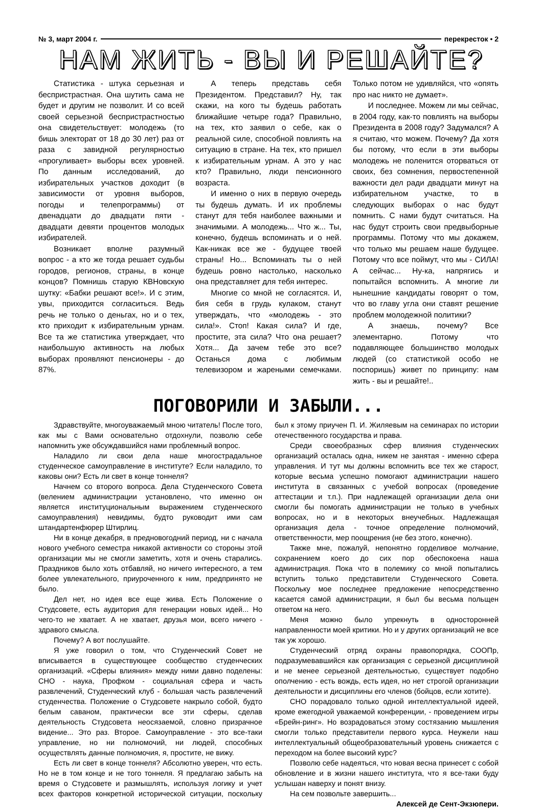№ 3, март 2004 г. перекресток • 2
НАМ ЖИТЬ - ВЫ И РЕШАЙТЕ?
Статистика - штука серьезная и беспристрастная. Она шутить сама не будет и другим не позволит. И со всей своей серьезной беспристрастностью она свидетельствует: молодежь (то бишь электорат от 18 до 30 лет) раз от раза с завидной регулярностью «прогуливает» выборы всех уровней. По данным исследований, до избирательных участков доходит (в зависимости от уровня выборов, погоды и телепрограммы) от двенадцати до двадцати пяти - двадцати девяти процентов молодых избирателей.
Возникает вполне разумный вопрос - а кто же тогда решает судьбы городов, регионов, страны, в конце концов? Помнишь старую КВНовскую шутку: «Бабки решают все!». И с этим, увы, приходится согласиться. Ведь речь не только о деньгах, но и о тех, кто приходит к избирательным урнам. Все та же статистика утверждает, что наибольшую активность на любых выборах проявляют пенсионеры - до 87%.
А теперь представь себя Президентом. Представил? Ну, так скажи, на кого ты будешь работать ближайшие четыре года? Правильно, на тех, кто заявил о себе, как о реальной силе, способной повлиять на ситуацию в стране. На тех, кто пришел к избирательным урнам. А это у нас кто? Правильно, люди пенсионного возраста.
И именно о них в первую очередь ты будешь думать. И их проблемы станут для тебя наиболее важными и значимыми. А молодежь... Что ж... Ты, конечно, будешь вспоминать и о ней. Как-никак все же - будущее твоей страны! Но... Вспоминать ты о ней будешь ровно настолько, насколько она представляет для тебя интерес.
Многие со мной не согласятся. И, бия себя в грудь кулаком, станут утверждать, что «молодежь - это сила!». Стоп! Какая сила? И где, простите, эта сила? Что она решает? Хотя... Да зачем тебе это все? Останься дома с любимым телевизором и жареными семечками. Только потом не удивляйся, что «опять про нас никто не думает».
И последнее. Можем ли мы сейчас, в 2004 году, как-то повлиять на выборы Президента в 2008 году? Задумался? А я считаю, что можем. Почему? Да хотя бы потому, что если в эти выборы молодежь не поленится оторваться от своих, без сомнения, первостепенной важности дел ради двадцати минут на избирательном участке, то в следующих выборах о нас будут помнить. С нами будут считаться. На нас будут строить свои предвыборные программы. Потому что мы докажем, что только мы решаем наше будущее. Потому что все поймут, что мы - СИЛА! А сейчас... Ну-ка, напрягись и попытайся вспомнить. А многие ли нынешние кандидаты говорят о том, что во главу угла они ставят решение проблем молодежной политики?
А знаешь, почему? Все элементарно. Потому что подавляющее большинство молодых людей (со статистикой особо не поспоришь) живет по принципу: нам жить - вы и решайте!..
ПОГОВОРИЛИ И ЗАБЫЛИ...
Здравствуйте, многоуважаемый мною читатель! После того, как мы с Вами основательно отдохнули, позволю себе напомнить уже обсуждавшийся нами проблемный вопрос.
Наладило ли свои дела наше многострадальное студенческое самоуправление в институте? Если наладило, то каковы они? Есть ли свет в конце тоннеля?
Начнем со второго вопроса. Дела Студенческого Совета (велением администрации установлено, что именно он является институциональным выражением студенческого самоуправления) невидимы, будто руководит ими сам штандартенфюрер Штирлиц.
Ни в конце декабря, в предновогодний период, ни с начала нового учебного семестра никакой активности со стороны этой организации мы не смогли заметить, хотя и очень старались. Праздников было хоть отбавляй, но ничего интересного, а тем более увлекательного, приуроченного к ним, предпринято не было.
Дел нет, но идея все еще жива. Есть Положение о Студсовете, есть аудитория для генерации новых идей... Но чего-то не хватает. А не хватает, друзья мои, всего ничего - здравого смысла.
Почему? А вот послушайте.
Я уже говорил о том, что Студенческий Совет не вписывается в существующее сообщество студенческих организаций. «Сферы влияния» между ними давно поделены: СНО - наука, Профком - социальная сфера и часть развлечений, Студенческий клуб - большая часть развлечений студенчества. Положение о Студсовете накрыло собой, будто белым саваном, практически все эти сферы, сделав деятельность Студсовета неосязаемой, словно призрачное видение... Это раз. Второе. Самоуправление - это все-таки управление, но ни полномочий, ни людей, способных осуществлять данные полномочия, я, простите, не вижу.
Есть ли свет в конце тоннеля? Абсолютно уверен, что есть. Но не в том конце и не того тоннеля. Я предлагаю забыть на время о Студсовете и размышлять, используя логику и учет всех факторов конкретной исторической ситуации, поскольку был к этому приучен П. И. Жиляевым на семинарах по истории отечественного государства и права.
Среди своеобразных сфер влияния студенческих организаций осталась одна, никем не занятая - именно сфера управления. И тут мы должны вспомнить все тех же старост, которые весьма успешно помогают администрации нашего института в связанных с учебой вопросах (проведение аттестации и т.п.). При надлежащей организации дела они смогли бы помогать администрации не только в учебных вопросах, но и в некоторых внеучебных. Надлежащая организация дела - точное определение полномочий, ответственности, мер поощрения (не без этого, конечно).
Также мне, пожалуй, непонятно горделивое молчание, сохранением коего до сих пор обеспокоена наша администрация. Пока что в полемику со мной попытались вступить только представители Студенческого Совета. Поскольку мое последнее предложение непосредственно касается самой администрации, я был бы весьма польщен ответом на него.
Меня можно было упрекнуть в односторонней направленности моей критики. Но и у других организаций не все так уж хорошо.
Студенческий отряд охраны правопорядка, СООПр, подразумевавшийся как организация с серьезной дисциплиной и не менее серьезной деятельностью, существует подобно ополчению - есть вождь, есть идея, но нет строгой организации деятельности и дисциплины его членов (бойцов, если хотите).
СНО порадовало только одной интеллектуальной идеей, кроме ежегодной уважаемой конференции, - проведением игры «Брейн-ринг». Но возрадоваться этому состязанию мышления смогли только представители первого курса. Неужели наш интеллектуальный общеобразовательный уровень снижается с переходом на более высокий курс?
Позволю себе надеяться, что новая весна принесет с собой обновление и в жизни нашего института, что я все-таки буду услышан наверху и понят внизу.
На сем позвольте завершить...
Алексей де Сент-Экзюпери.